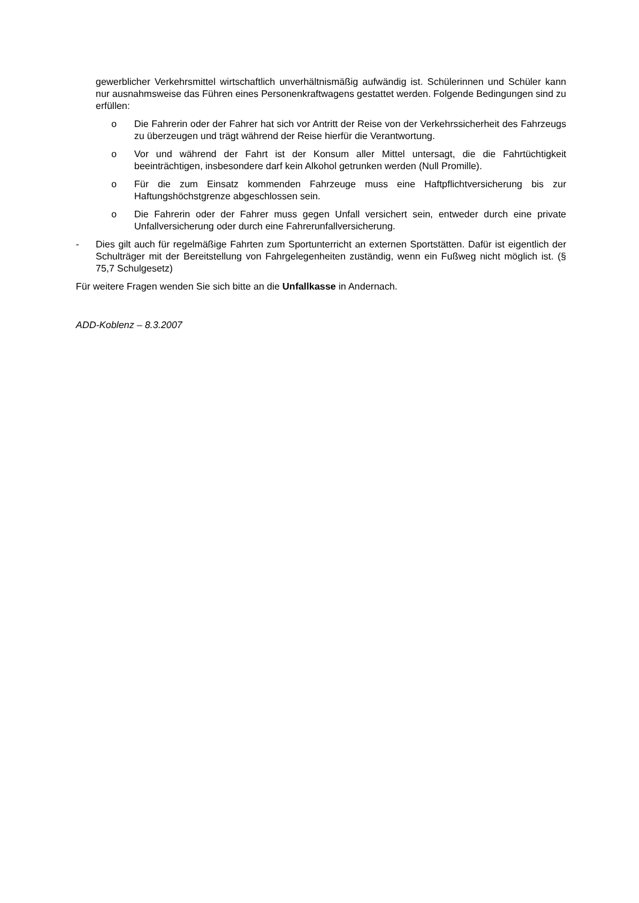gewerblicher Verkehrsmittel wirtschaftlich unverhältnismäßig aufwändig ist. Schülerinnen und Schüler kann nur ausnahmsweise das Führen eines Personenkraftwagens gestattet werden. Folgende Bedingungen sind zu erfüllen:
o Die Fahrerin oder der Fahrer hat sich vor Antritt der Reise von der Verkehrssicherheit des Fahrzeugs zu überzeugen und trägt während der Reise hierfür die Verantwortung.
o Vor und während der Fahrt ist der Konsum aller Mittel untersagt, die die Fahrtüchtigkeit beeinträchtigen, insbesondere darf kein Alkohol getrunken werden (Null Promille).
o Für die zum Einsatz kommenden Fahrzeuge muss eine Haftpflichtversicherung bis zur Haftungshöchstgrenze abgeschlossen sein.
o Die Fahrerin oder der Fahrer muss gegen Unfall versichert sein, entweder durch eine private Unfallversicherung oder durch eine Fahrerunfallversicherung.
- Dies gilt auch für regelmäßige Fahrten zum Sportunterricht an externen Sportstätten. Dafür ist eigentlich der Schulträger mit der Bereitstellung von Fahrgelegenheiten zuständig, wenn ein Fußweg nicht möglich ist. (§ 75,7 Schulgesetz)
Für weitere Fragen wenden Sie sich bitte an die Unfallkasse in Andernach.
ADD-Koblenz – 8.3.2007